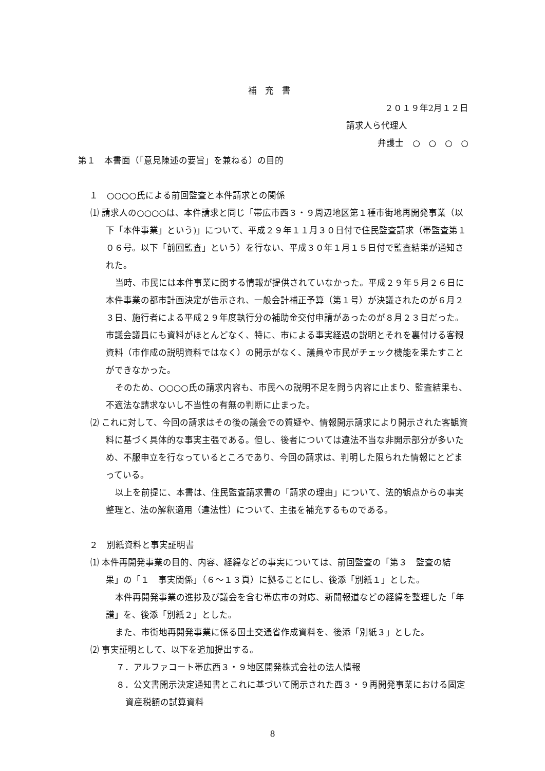補充書
２０１９年2月１２日
請求人ら代理人
弁護士　○　○　○　○
第１　本書面（「意見陳述の要旨」を兼ねる）の目的
１　○○○○氏による前回監査と本件請求との関係
⑴ 請求人の○○○○は、本件請求と同じ「帯広市西３・９周辺地区第１種市街地再開発事業（以下「本件事業」という)」について、平成２９年１１月３０日付で住民監査請求（帯監査第１０６号。以下「前回監査」という）を行ない、平成３０年１月１５日付で監査結果が通知された。
当時、市民には本件事業に関する情報が提供されていなかった。平成２９年５月２６日に本件事業の都市計画決定が告示され、一般会計補正予算（第１号）が決議されたのが６月２３日、施行者による平成２９年度執行分の補助金交付申請があったのが８月２３日だった。市議会議員にも資料がほとんどなく、特に、市による事実経過の説明とそれを裏付ける客観資料（市作成の説明資料ではなく）の開示がなく、議員や市民がチェック機能を果たすことができなかった。
そのため、○○○○氏の請求内容も、市民への説明不足を問う内容に止まり、監査結果も、不適法な請求ないし不当性の有無の判断に止まった。
⑵ これに対して、今回の請求はその後の議会での質疑や、情報開示請求により開示された客観資料に基づく具体的な事実主張である。但し、後者については違法不当な非開示部分が多いため、不服申立を行なっているところであり、今回の請求は、判明した限られた情報にとどまっている。
以上を前提に、本書は、住民監査請求書の「請求の理由」について、法的観点からの事実整理と、法の解釈適用（違法性）について、主張を補充するものである。
２　別紙資料と事実証明書
⑴ 本件再開発事業の目的、内容、経緯などの事実については、前回監査の「第３　監査の結果」の「１　事実関係」（６～１３頁）に拠ることにし、後添「別紙１」とした。
本件再開発事業の進捗及び議会を含む帯広市の対応、新聞報道などの経緯を整理した「年譜」を、後添「別紙２」とした。
また、市街地再開発事業に係る国土交通省作成資料を、後添「別紙３」とした。
⑵ 事実証明として、以下を追加提出する。
７．アルファコート帯広西３・９地区開発株式会社の法人情報
８．公文書開示決定通知書とこれに基づいて開示された西３・９再開発事業における固定資産税額の試算資料
8